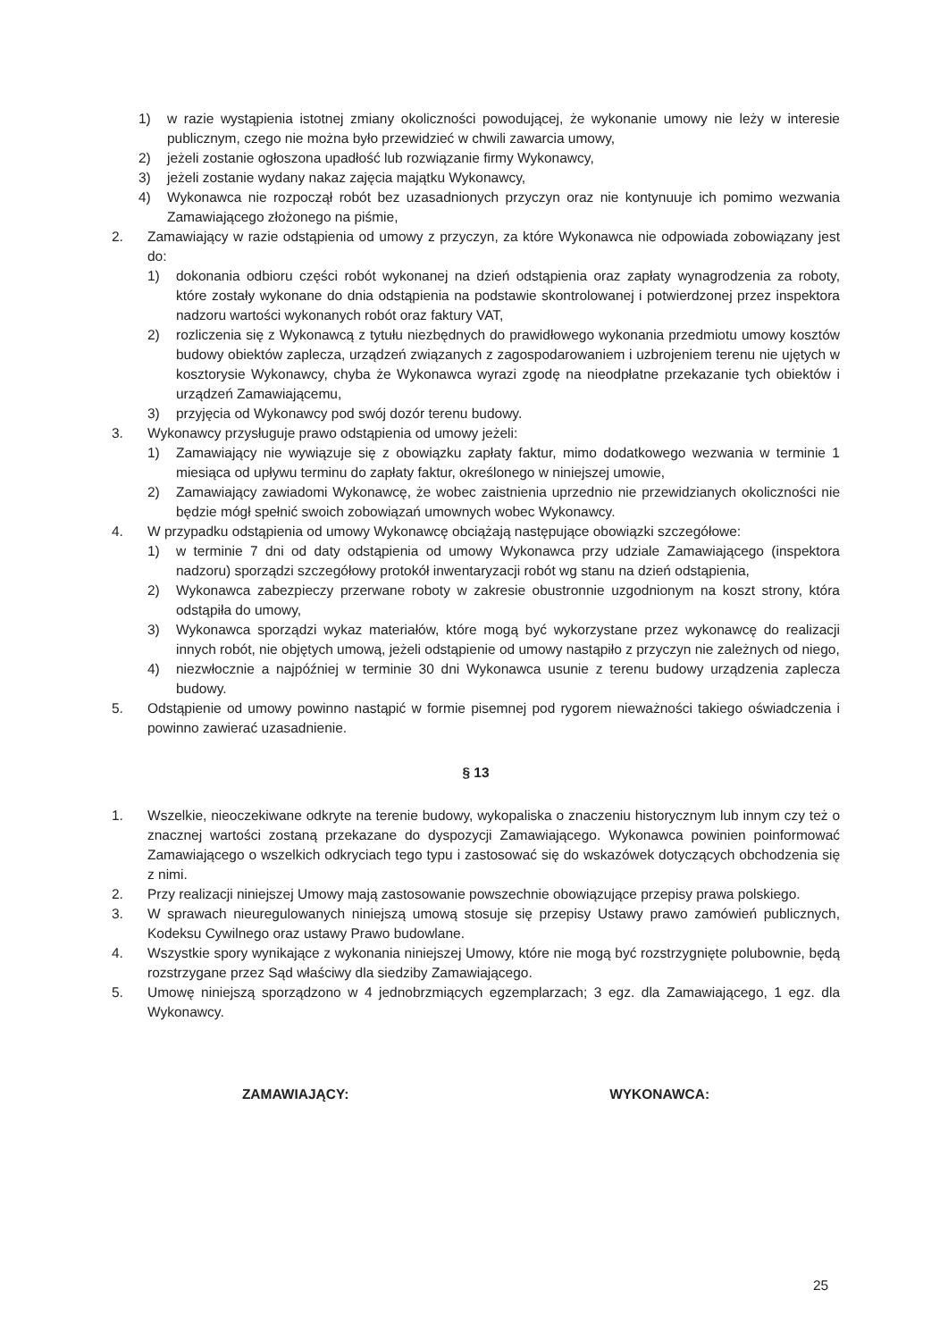1) w razie wystąpienia istotnej zmiany okoliczności powodującej, że wykonanie umowy nie leży w interesie publicznym, czego nie można było przewidzieć w chwili zawarcia umowy,
2) jeżeli zostanie ogłoszona upadłość lub rozwiązanie firmy Wykonawcy,
3) jeżeli zostanie wydany nakaz zajęcia majątku Wykonawcy,
4) Wykonawca nie rozpoczął robót bez uzasadnionych przyczyn oraz nie kontynuuje ich pomimo wezwania Zamawiającego złożonego na piśmie,
2. Zamawiający w razie odstąpienia od umowy z przyczyn, za które Wykonawca nie odpowiada zobowiązany jest do:
1) dokonania odbioru części robót wykonanej na dzień odstąpienia oraz zapłaty wynagrodzenia za roboty, które zostały wykonane do dnia odstąpienia na podstawie skontrolowanej i potwierdzonej przez inspektora nadzoru wartości wykonanych robót oraz faktury VAT,
2) rozliczenia się z Wykonawcą z tytułu niezbędnych do prawidłowego wykonania przedmiotu umowy kosztów budowy obiektów zaplecza, urządzeń związanych z zagospodarowaniem i uzbrojeniem terenu nie ujętych w kosztorysie Wykonawcy, chyba że Wykonawca wyrazi zgodę na nieodpłatne przekazanie tych obiektów i urządzeń Zamawiającemu,
3) przyjęcia od Wykonawcy pod swój dozór terenu budowy.
3. Wykonawcy przysługuje prawo odstąpienia od umowy jeżeli:
1) Zamawiający nie wywiązuje się z obowiązku zapłaty faktur, mimo dodatkowego wezwania w terminie 1 miesiąca od upływu terminu do zapłaty faktur, określonego w niniejszej umowie,
2) Zamawiający zawiadomi Wykonawcę, że wobec zaistnienia uprzednio nie przewidzianych okoliczności nie będzie mógł spełnić swoich zobowiązań umownych wobec Wykonawcy.
4. W przypadku odstąpienia od umowy Wykonawcę obciążają następujące obowiązki szczegółowe:
1) w terminie 7 dni od daty odstąpienia od umowy Wykonawca przy udziale Zamawiającego (inspektora nadzoru) sporządzi szczegółowy protokół inwentaryzacji robót wg stanu na dzień odstąpienia,
2) Wykonawca zabezpieczy przerwane roboty w zakresie obustronnie uzgodnionym na koszt strony, która odstąpiła do umowy,
3) Wykonawca sporządzi wykaz materiałów, które mogą być wykorzystane przez wykonawcę do realizacji innych robót, nie objętych umową, jeżeli odstąpienie od umowy nastąpiło z przyczyn nie zależnych od niego,
4) niezwłocznie a najpóźniej w terminie 30 dni Wykonawca usunie z terenu budowy urządzenia zaplecza budowy.
5. Odstąpienie od umowy powinno nastąpić w formie pisemnej pod rygorem nieważności takiego oświadczenia i powinno zawierać uzasadnienie.
§ 13
1. Wszelkie, nieoczekiwane odkryte na terenie budowy, wykopaliska o znaczeniu historycznym lub innym czy też o znacznej wartości zostaną przekazane do dyspozycji Zamawiającego. Wykonawca powinien poinformować Zamawiającego o wszelkich odkryciach tego typu i zastosować się do wskazówek dotyczących obchodzenia się z nimi.
2. Przy realizacji niniejszej Umowy mają zastosowanie powszechnie obowiązujące przepisy prawa polskiego.
3. W sprawach nieuregulowanych niniejszą umową stosuje się przepisy Ustawy prawo zamówień publicznych, Kodeksu Cywilnego oraz ustawy Prawo budowlane.
4. Wszystkie spory wynikające z wykonania niniejszej Umowy, które nie mogą być rozstrzygnięte polubownie, będą rozstrzygane przez Sąd właściwy dla siedziby Zamawiającego.
5. Umowę niniejszą sporządzono w 4 jednobrzmiących egzemplarzach; 3 egz. dla Zamawiającego, 1 egz. dla Wykonawcy.
ZAMAWIAJĄCY: WYKONAWCA:
25